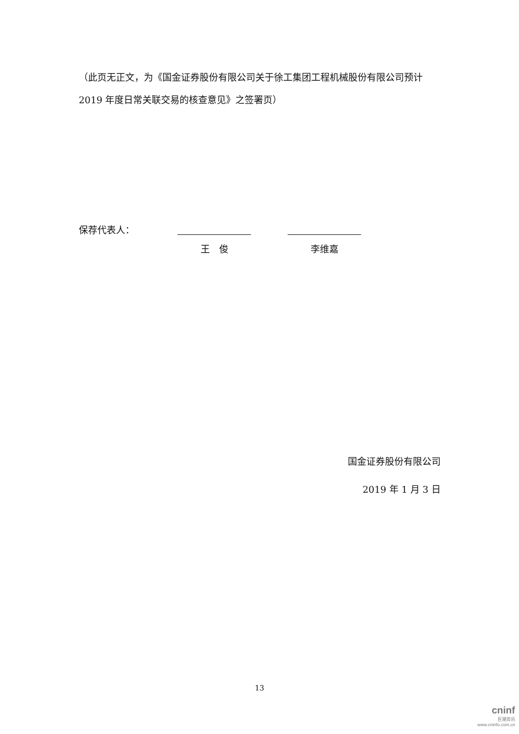（此页无正文，为《国金证券股份有限公司关于徐工集团工程机械股份有限公司预计 2019 年度日常关联交易的核查意见》之签署页）
保荐代表人：
王　俊 李维嘉
国金证券股份有限公司
2019 年 1 月 3 日
13
cninf
巨潮资讯
www.cninfo.com.cn